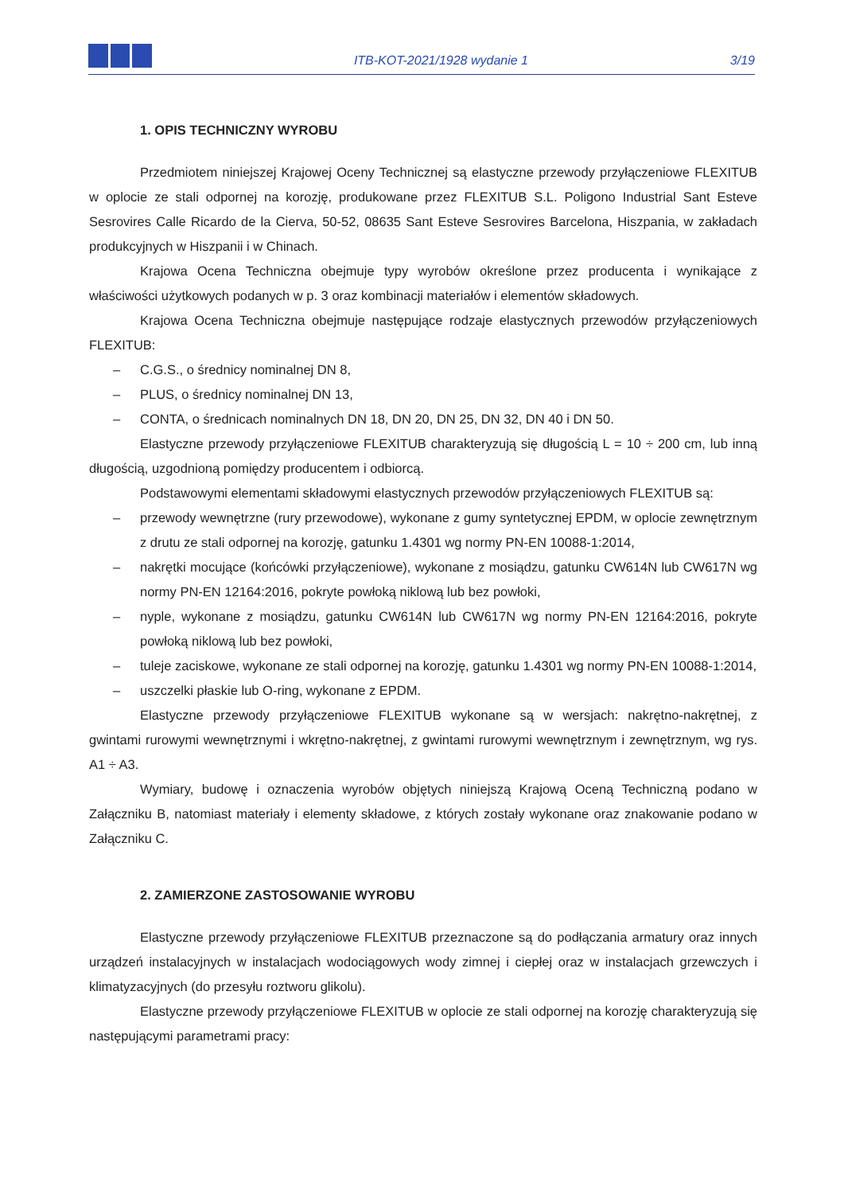ITB-KOT-2021/1928 wydanie 1
3/19
1. OPIS TECHNICZNY WYROBU
Przedmiotem niniejszej Krajowej Oceny Technicznej są elastyczne przewody przyłączeniowe FLEXITUB w oplocie ze stali odpornej na korozję, produkowane przez FLEXITUB S.L. Poligono Industrial Sant Esteve Sesrovires Calle Ricardo de la Cierva, 50-52, 08635 Sant Esteve Sesrovires Barcelona, Hiszpania, w zakładach produkcyjnych w Hiszpanii i w Chinach.
Krajowa Ocena Techniczna obejmuje typy wyrobów określone przez producenta i wynikające z właściwości użytkowych podanych w p. 3 oraz kombinacji materiałów i elementów składowych.
Krajowa Ocena Techniczna obejmuje następujące rodzaje elastycznych przewodów przyłączeniowych FLEXITUB:
– C.G.S., o średnicy nominalnej DN 8,
– PLUS, o średnicy nominalnej DN 13,
– CONTA, o średnicach nominalnych DN 18, DN 20, DN 25, DN 32, DN 40 i DN 50.
Elastyczne przewody przyłączeniowe FLEXITUB charakteryzują się długością L = 10 ÷ 200 cm, lub inną długością, uzgodnioną pomiędzy producentem i odbiorcą.
Podstawowymi elementami składowymi elastycznych przewodów przyłączeniowych FLEXITUB są:
– przewody wewnętrzne (rury przewodowe), wykonane z gumy syntetycznej EPDM, w oplocie zewnętrznym z drutu ze stali odpornej na korozję, gatunku 1.4301 wg normy PN-EN 10088-1:2014,
– nakrętki mocujące (końcówki przyłączeniowe), wykonane z mosiądzu, gatunku CW614N lub CW617N wg normy PN-EN 12164:2016, pokryte powłoką niklową lub bez powłoki,
– nyple, wykonane z mosiądzu, gatunku CW614N lub CW617N wg normy PN-EN 12164:2016, pokryte powłoką niklową lub bez powłoki,
– tuleje zaciskowe, wykonane ze stali odpornej na korozję, gatunku 1.4301 wg normy PN-EN 10088-1:2014,
– uszczelki płaskie lub O-ring, wykonane z EPDM.
Elastyczne przewody przyłączeniowe FLEXITUB wykonane są w wersjach: nakrętno-nakrętnej, z gwintami rurowymi wewnętrznymi i wkrętno-nakrętnej, z gwintami rurowymi wewnętrznym i zewnętrznym, wg rys. A1 ÷ A3.
Wymiary, budowę i oznaczenia wyrobów objętych niniejszą Krajową Oceną Techniczną podano w Załączniku B, natomiast materiały i elementy składowe, z których zostały wykonane oraz znakowanie podano w Załączniku C.
2. ZAMIERZONE ZASTOSOWANIE WYROBU
Elastyczne przewody przyłączeniowe FLEXITUB przeznaczone są do podłączania armatury oraz innych urządzeń instalacyjnych w instalacjach wodociągowych wody zimnej i ciepłej oraz w instalacjach grzewczych i klimatyzacyjnych (do przesyłu roztworu glikolu).
Elastyczne przewody przyłączeniowe FLEXITUB w oplocie ze stali odpornej na korozję charakteryzują się następującymi parametrami pracy: